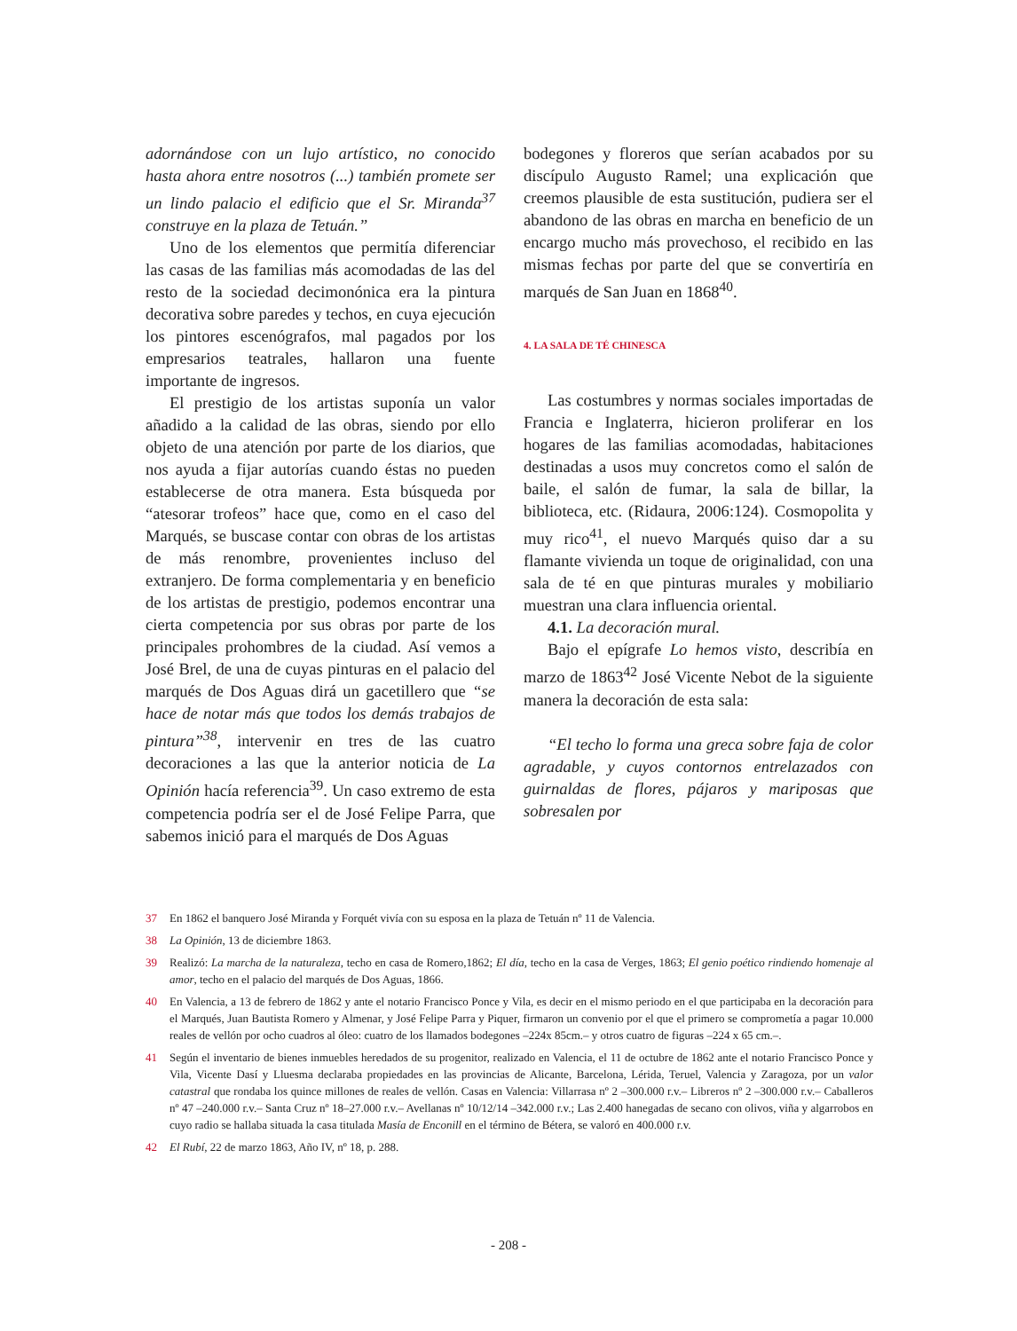adornándose con un lujo artístico, no conocido hasta ahora entre nosotros (...) también promete ser un lindo palacio el edificio que el Sr. Miranda<sup>37</sup> construye en la plaza de Tetuán.”
Uno de los elementos que permitía diferenciar las casas de las familias más acomodadas de las del resto de la sociedad decimonónica era la pintura decorativa sobre paredes y techos, en cuya ejecución los pintores escenógrafos, mal pagados por los empresarios teatrales, hallaron una fuente importante de ingresos.
El prestigio de los artistas suponía un valor añadido a la calidad de las obras, siendo por ello objeto de una atención por parte de los diarios, que nos ayuda a fijar autorías cuando éstas no pueden establecerse de otra manera. Esta búsqueda por “atesorar trofeos” hace que, como en el caso del Marqués, se buscase contar con obras de los artistas de más renombre, provenientes incluso del extranjero. De forma complementaria y en beneficio de los artistas de prestigio, podemos encontrar una cierta competencia por sus obras por parte de los principales prohombres de la ciudad. Así vemos a José Brel, de una de cuyas pinturas en el palacio del marqués de Dos Aguas dirá un gacetillero que “se hace de notar más que todos los demás trabajos de pintura”<sup>38</sup>, intervenir en tres de las cuatro decoraciones a las que la anterior noticia de La Opinión hacía referencia<sup>39</sup>. Un caso extremo de esta competencia podría ser el de José Felipe Parra, que sabemos inició para el marqués de Dos Aguas
bodegones y floreros que serían acabados por su discípulo Augusto Ramel; una explicación que creemos plausible de esta sustitución, pudiera ser el abandono de las obras en marcha en beneficio de un encargo mucho más provechoso, el recibido en las mismas fechas por parte del que se convertiría en marqués de San Juan en 1868<sup>40</sup>.
4. LA SALA DE TÉ CHINESCA
Las costumbres y normas sociales importadas de Francia e Inglaterra, hicieron proliferar en los hogares de las familias acomodadas, habitaciones destinadas a usos muy concretos como el salón de baile, el salón de fumar, la sala de billar, la biblioteca, etc. (Ridaura, 2006:124). Cosmopolita y muy rico<sup>41</sup>, el nuevo Marqués quiso dar a su flamante vivienda un toque de originalidad, con una sala de té en que pinturas murales y mobiliario muestran una clara influencia oriental.
4.1. La decoración mural.
Bajo el epígrafe Lo hemos visto, describía en marzo de 1863<sup>42</sup> José Vicente Nebot de la siguiente manera la decoración de esta sala:
“El techo lo forma una greca sobre faja de color agradable, y cuyos contornos entrelazados con guirnaldas de flores, pájaros y mariposas que sobresalen por
37 En 1862 el banquero José Miranda y Forquét vivía con su esposa en la plaza de Tetuán nº 11 de Valencia.
38 La Opinión, 13 de diciembre 1863.
39 Realizó: La marcha de la naturaleza, techo en casa de Romero,1862; El día, techo en la casa de Verges, 1863; El genio poético rindiendo homenaje al amor, techo en el palacio del marqués de Dos Aguas, 1866.
40 En Valencia, a 13 de febrero de 1862 y ante el notario Francisco Ponce y Vila, es decir en el mismo periodo en el que participaba en la decoración para el Marqués, Juan Bautista Romero y Almenar, y José Felipe Parra y Piquer, firmaron un convenio por el que el primero se comprometía a pagar 10.000 reales de vellón por ocho cuadros al óleo: cuatro de los llamados bodegones –224x 85cm.– y otros cuatro de figuras –224 x 65 cm.–.
41 Según el inventario de bienes inmuebles heredados de su progenitor, realizado en Valencia, el 11 de octubre de 1862 ante el notario Francisco Ponce y Vila, Vicente Dasí y Lluesma declaraba propiedades en las provincias de Alicante, Barcelona, Lérida, Teruel, Valencia y Zaragoza, por un valor catastral que rondaba los quince millones de reales de vellón. Casas en Valencia: Villarrasa nº 2 –300.000 r.v.– Libreros nº 2 –300.000 r.v.– Caballeros nº 47 –240.000 r.v.– Santa Cruz nº 18–27.000 r.v.– Avellanas nº 10/12/14 –342.000 r.v.; Las 2.400 hanegadas de secano con olivos, viña y algarrobos en cuyo radio se hallaba situada la casa titulada Masía de Enconill en el término de Bétera, se valoró en 400.000 r.v.
42 El Rubí, 22 de marzo 1863, Año IV, nº 18, p. 288.
- 208 -